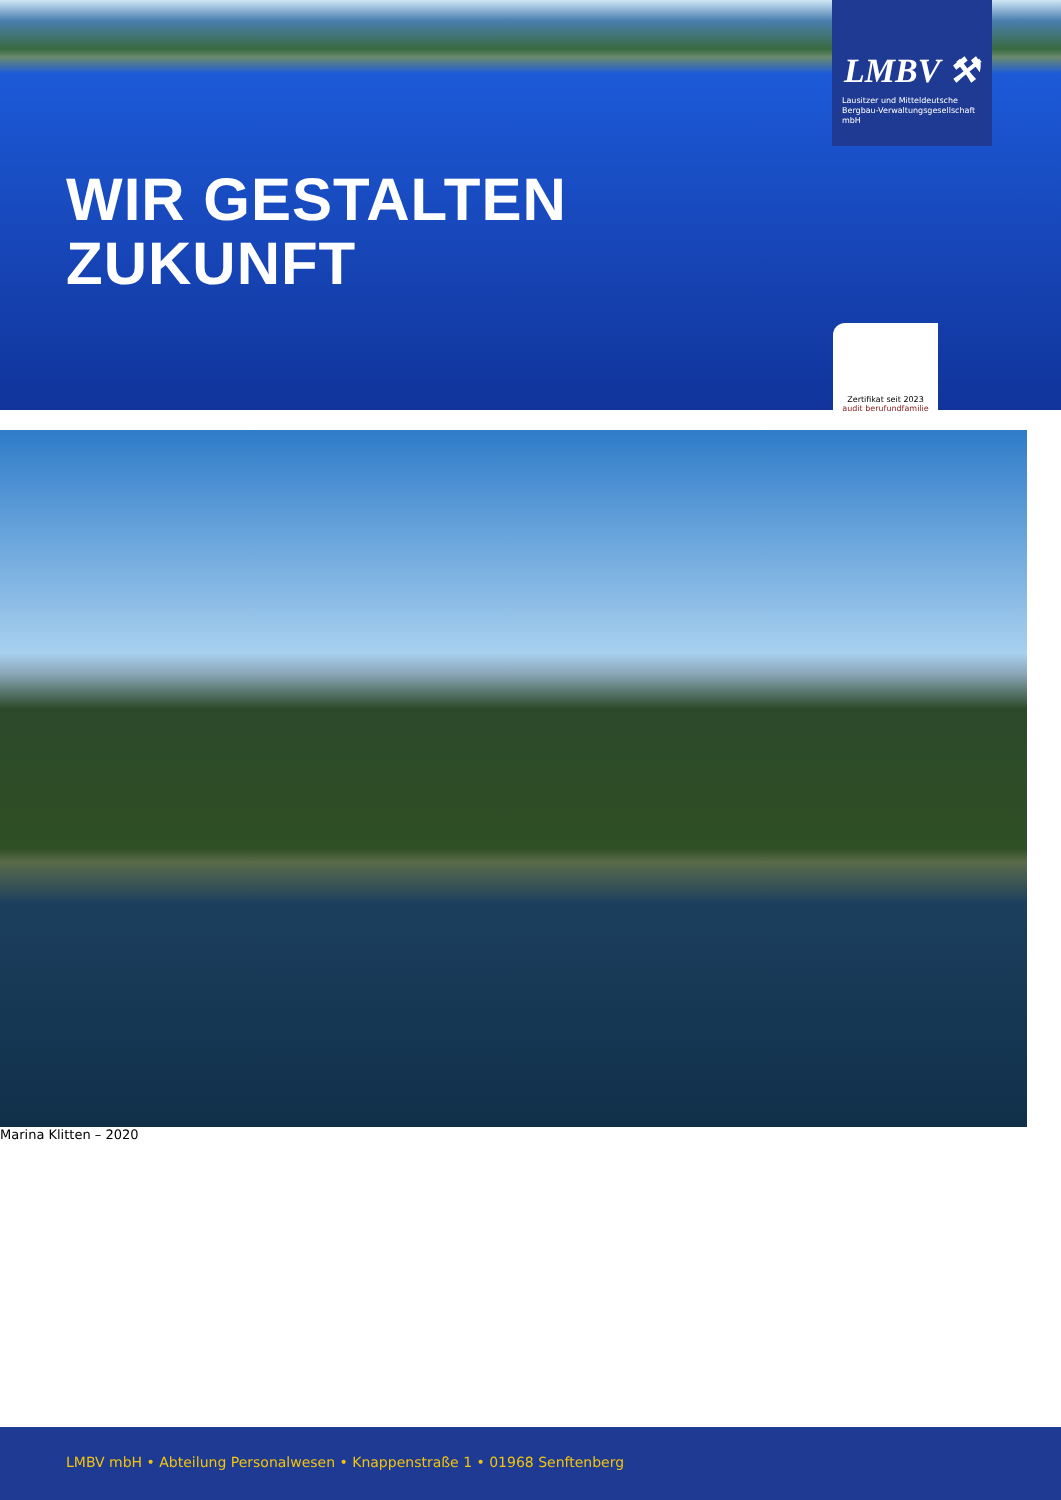WIR GESTALTEN
ZUKUNFT
LMBV ⚒
Lausitzer und Mitteldeutsche Bergbau-Verwaltungsgesellschaft mbH
Zertifikat seit 2023
audit berufundfamilie
Marina Klitten – 2020
LMBV mbH • Abteilung Personalwesen • Knappenstraße 1 • 01968 Senftenberg